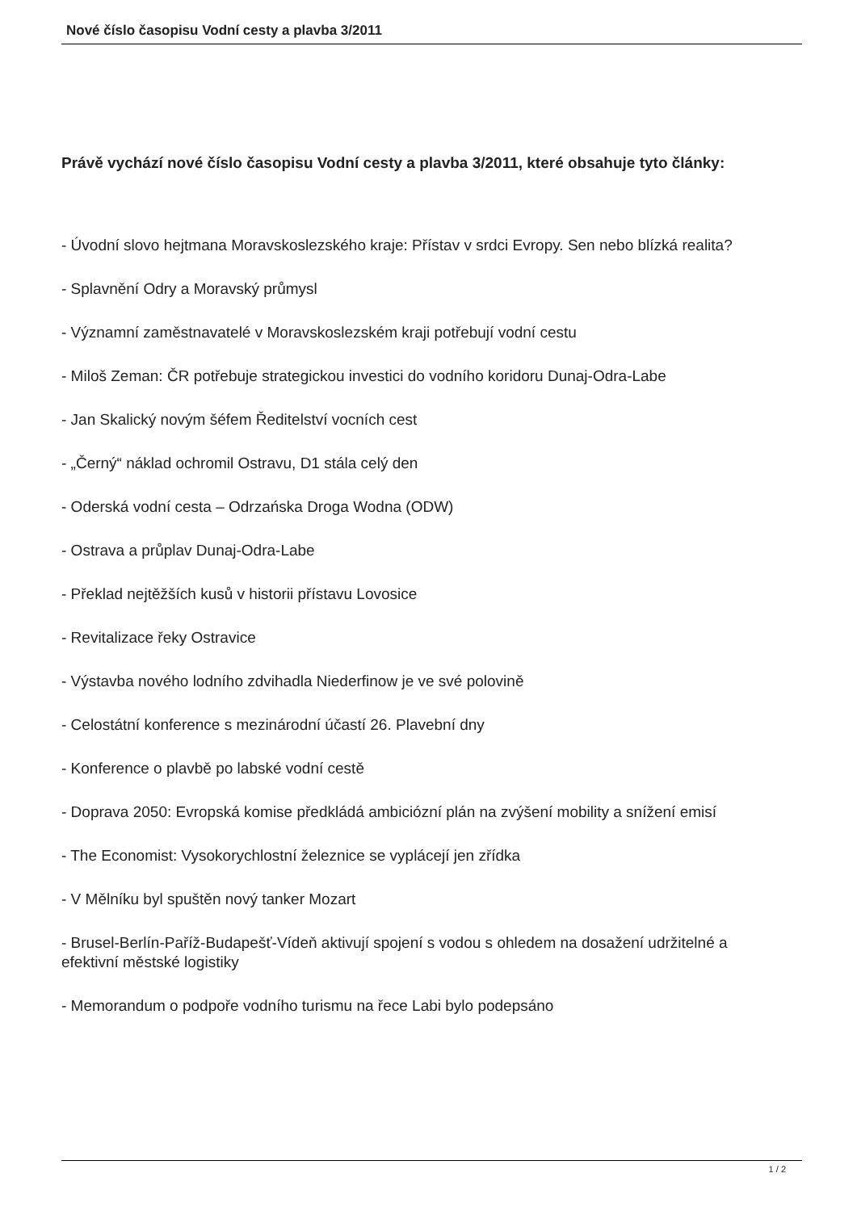Nové číslo časopisu Vodní cesty a plavba 3/2011
Právě vychází nové číslo časopisu Vodní cesty a plavba 3/2011, které obsahuje tyto články:
- Úvodní slovo hejtmana Moravskoslezského kraje: Přístav v srdci Evropy. Sen nebo blízká realita?
- Splavnění Odry a Moravský průmysl
- Významní zaměstnavatelé v Moravskoslezském kraji potřebují vodní cestu
- Miloš Zeman: ČR potřebuje strategickou investici do vodního koridoru Dunaj-Odra-Labe
- Jan Skalický novým šéfem Ředitelství vocních cest
- „Černý“ náklad ochromil Ostravu, D1 stála celý den
- Oderská vodní cesta – Odrzańska Droga Wodna (ODW)
- Ostrava a průplav Dunaj-Odra-Labe
- Překlad nejtěžších kusů v historii přístavu Lovosice
- Revitalizace řeky Ostravice
- Výstavba nového lodního zdvihadla Niederfinow je ve své polovině
- Celostátní konference s mezinárodní účastí 26. Plavební dny
- Konference o plavbě po labské vodní cestě
- Doprava 2050: Evropská komise předkládá ambiciózní plán na zvýšení mobility a snížení emisí
- The Economist: Vysokorychlostní železnice se vyplácejí jen zřídka
- V Mělníku byl spuštěn nový tanker Mozart
- Brusel-Berlín-Paříž-Budapešť-Vídeň aktivují spojení s vodou s ohledem na dosažení udržitelné a efektivní městské logistiky
- Memorandum o podpoře vodního turismu na řece Labi bylo podepsáno
1 / 2